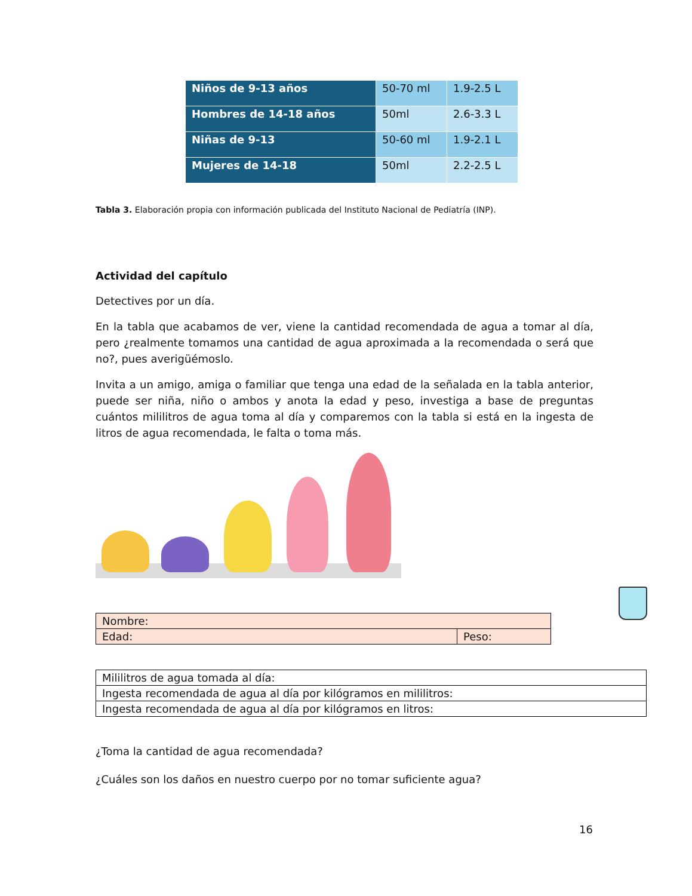| Niños de 9-13 años | 50-70 ml | 1.9-2.5 L |
| Hombres de 14-18 años | 50ml | 2.6-3.3 L |
| Niñas de 9-13 | 50-60 ml | 1.9-2.1 L |
| Mujeres de 14-18 | 50ml | 2.2-2.5 L |
Tabla 3. Elaboración propia con información publicada del Instituto Nacional de Pediatría (INP).
Actividad del capítulo
Detectives por un día.
En la tabla que acabamos de ver, viene la cantidad recomendada de agua a tomar al día, pero ¿realmente tomamos una cantidad de agua aproximada a la recomendada o será que no?, pues averigüémoslo.
Invita a un amigo, amiga o familiar que tenga una edad de la señalada en la tabla anterior, puede ser niña, niño o ambos y anota la edad y peso, investiga a base de preguntas cuántos mililitros de agua toma al día y comparemos con la tabla si está en la ingesta de litros de agua recomendada, le falta o toma más.
| Nombre: | |
| Edad: | Peso: |
| Mililitros de agua tomada al día: |
| Ingesta recomendada de agua al día por kilógramos en mililitros: |
| Ingesta recomendada de agua al día por kilógramos en litros: |
¿Toma la cantidad de agua recomendada?
¿Cuáles son los daños en nuestro cuerpo por no tomar suficiente agua?
16